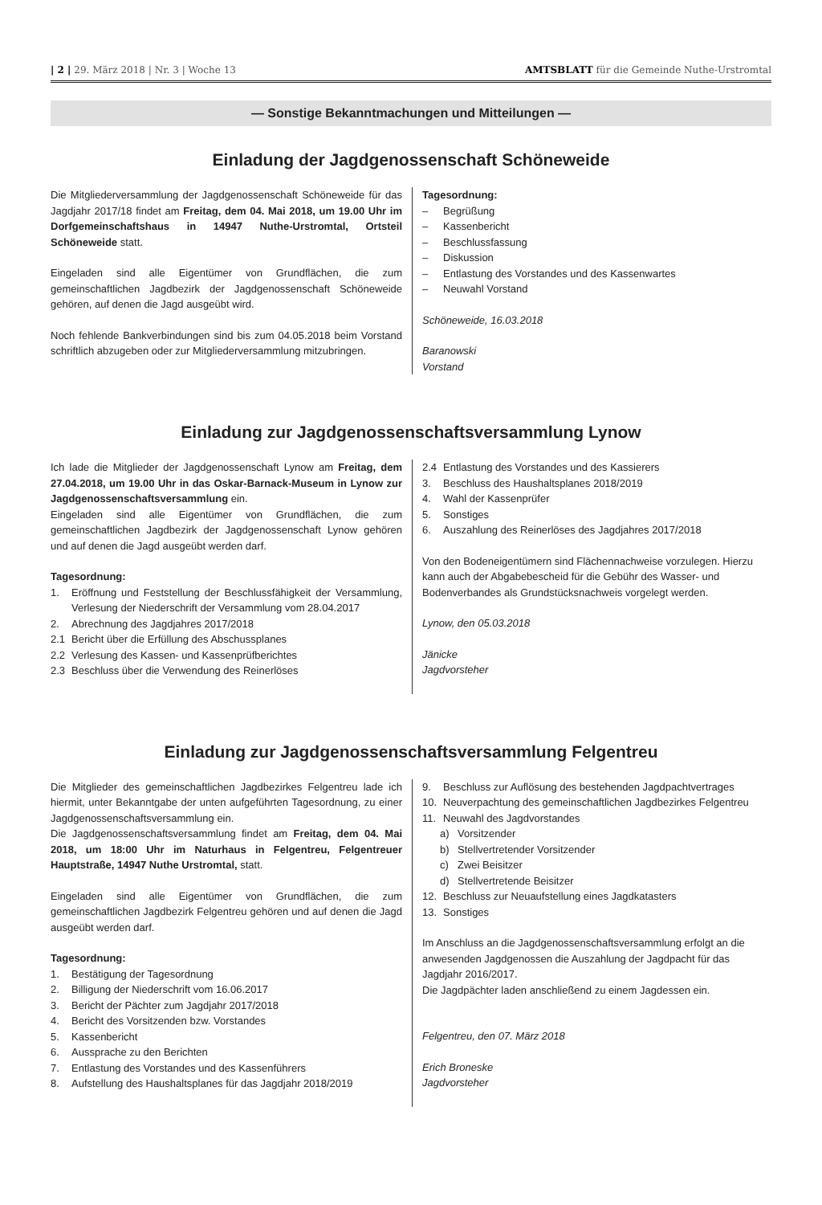| 2 | 29. März 2018 | Nr. 3 | Woche 13 AMTSBLATT für die Gemeinde Nuthe-Urstromtal
— Sonstige Bekanntmachungen und Mitteilungen —
Einladung der Jagdgenossenschaft Schöneweide
Die Mitgliederversammlung der Jagdgenossenschaft Schöneweide für das Jagdjahr 2017/18 findet am Freitag, dem 04. Mai 2018, um 19.00 Uhr im Dorfgemeinschaftshaus in 14947 Nuthe-Urstromtal, Ortsteil Schöneweide statt.
Eingeladen sind alle Eigentümer von Grundflächen, die zum gemeinschaftlichen Jagdbezirk der Jagdgenossenschaft Schöneweide gehören, auf denen die Jagd ausgeübt wird.
Noch fehlende Bankverbindungen sind bis zum 04.05.2018 beim Vorstand schriftlich abzugeben oder zur Mitgliederversammlung mitzubringen.
Tagesordnung:
– Begrüßung
– Kassenbericht
– Beschlussfassung
– Diskussion
– Entlastung des Vorstandes und des Kassenwartes
– Neuwahl Vorstand
Schöneweide, 16.03.2018
Baranowski
Vorstand
Einladung zur Jagdgenossenschaftsversammlung Lynow
Ich lade die Mitglieder der Jagdgenossenschaft Lynow am Freitag, dem 27.04.2018, um 19.00 Uhr in das Oskar-Barnack-Museum in Lynow zur Jagdgenossenschaftsversammlung ein.
Eingeladen sind alle Eigentümer von Grundflächen, die zum gemeinschaftlichen Jagdbezirk der Jagdgenossenschaft Lynow gehören und auf denen die Jagd ausgeübt werden darf.
Tagesordnung:
1. Eröffnung und Feststellung der Beschlussfähigkeit der Versammlung, Verlesung der Niederschrift der Versammlung vom 28.04.2017
2. Abrechnung des Jagdjahres 2017/2018
2.1 Bericht über die Erfüllung des Abschussplanes
2.2 Verlesung des Kassen- und Kassenprüfberichtes
2.3 Beschluss über die Verwendung des Reinerlöses
2.4 Entlastung des Vorstandes und des Kassierers
3. Beschluss des Haushaltsplanes 2018/2019
4. Wahl der Kassenprüfer
5. Sonstiges
6. Auszahlung des Reinerlöses des Jagdjahres 2017/2018
Von den Bodeneigentümern sind Flächennachweise vorzulegen. Hierzu kann auch der Abgabebescheid für die Gebühr des Wasser- und Bodenverbandes als Grundstücksnachweis vorgelegt werden.
Lynow, den 05.03.2018
Jänicke
Jagdvorsteher
Einladung zur Jagdgenossenschaftsversammlung Felgentreu
Die Mitglieder des gemeinschaftlichen Jagdbezirkes Felgentreu lade ich hiermit, unter Bekanntgabe der unten aufgeführten Tagesordnung, zu einer Jagdgenossenschaftsversammlung ein.
Die Jagdgenossenschaftsversammlung findet am Freitag, dem 04. Mai 2018, um 18:00 Uhr im Naturhaus in Felgentreu, Felgentreuer Hauptstraße, 14947 Nuthe Urstromtal, statt.
Eingeladen sind alle Eigentümer von Grundflächen, die zum gemeinschaftlichen Jagdbezirk Felgentreu gehören und auf denen die Jagd ausgeübt werden darf.
Tagesordnung:
1. Bestätigung der Tagesordnung
2. Billigung der Niederschrift vom 16.06.2017
3. Bericht der Pächter zum Jagdjahr 2017/2018
4. Bericht des Vorsitzenden bzw. Vorstandes
5. Kassenbericht
6. Aussprache zu den Berichten
7. Entlastung des Vorstandes und des Kassenführers
8. Aufstellung des Haushaltsplanes für das Jagdjahr 2018/2019
9. Beschluss zur Auflösung des bestehenden Jagdpachtvertrages
10. Neuverpachtung des gemeinschaftlichen Jagdbezirkes Felgentreu
11. Neuwahl des Jagdvorstandes
a) Vorsitzender
b) Stellvertretender Vorsitzender
c) Zwei Beisitzer
d) Stellvertretende Beisitzer
12. Beschluss zur Neuaufstellung eines Jagdkatasters
13. Sonstiges
Im Anschluss an die Jagdgenossenschaftsversammlung erfolgt an die anwesenden Jagdgenossen die Auszahlung der Jagdpacht für das Jagdjahr 2016/2017.
Die Jagdpächter laden anschließend zu einem Jagdessen ein.
Felgentreu, den 07. März 2018
Erich Broneske
Jagdvorsteher